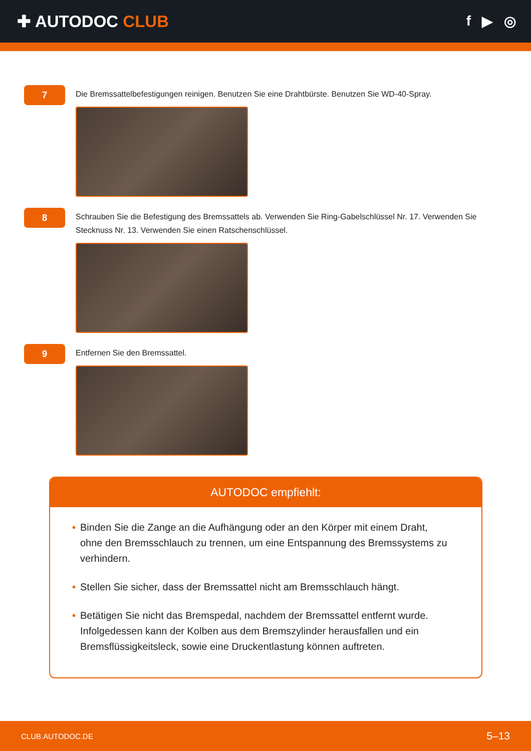✚ AUTODOC CLUB
f ▶ ◎
7
Die Bremssattelbefestigungen reinigen. Benutzen Sie eine Drahtbürste. Benutzen Sie WD-40-Spray.
8
Schrauben Sie die Befestigung des Bremssattels ab. Verwenden Sie Ring-Gabelschlüssel Nr. 17. Verwenden Sie Stecknuss Nr. 13. Verwenden Sie einen Ratschenschlüssel.
9
Entfernen Sie den Bremssattel.
AUTODOC empfiehlt:
• Binden Sie die Zange an die Aufhängung oder an den Körper mit einem Draht, ohne den Bremsschlauch zu trennen, um eine Entspannung des Bremssystems zu verhindern.
• Stellen Sie sicher, dass der Bremssattel nicht am Bremsschlauch hängt.
• Betätigen Sie nicht das Bremspedal, nachdem der Bremssattel entfernt wurde. Infolgedessen kann der Kolben aus dem Bremszylinder herausfallen und ein Bremsflüssigkeitsleck, sowie eine Druckentlastung können auftreten.
CLUB.AUTODOC.DE 5–13